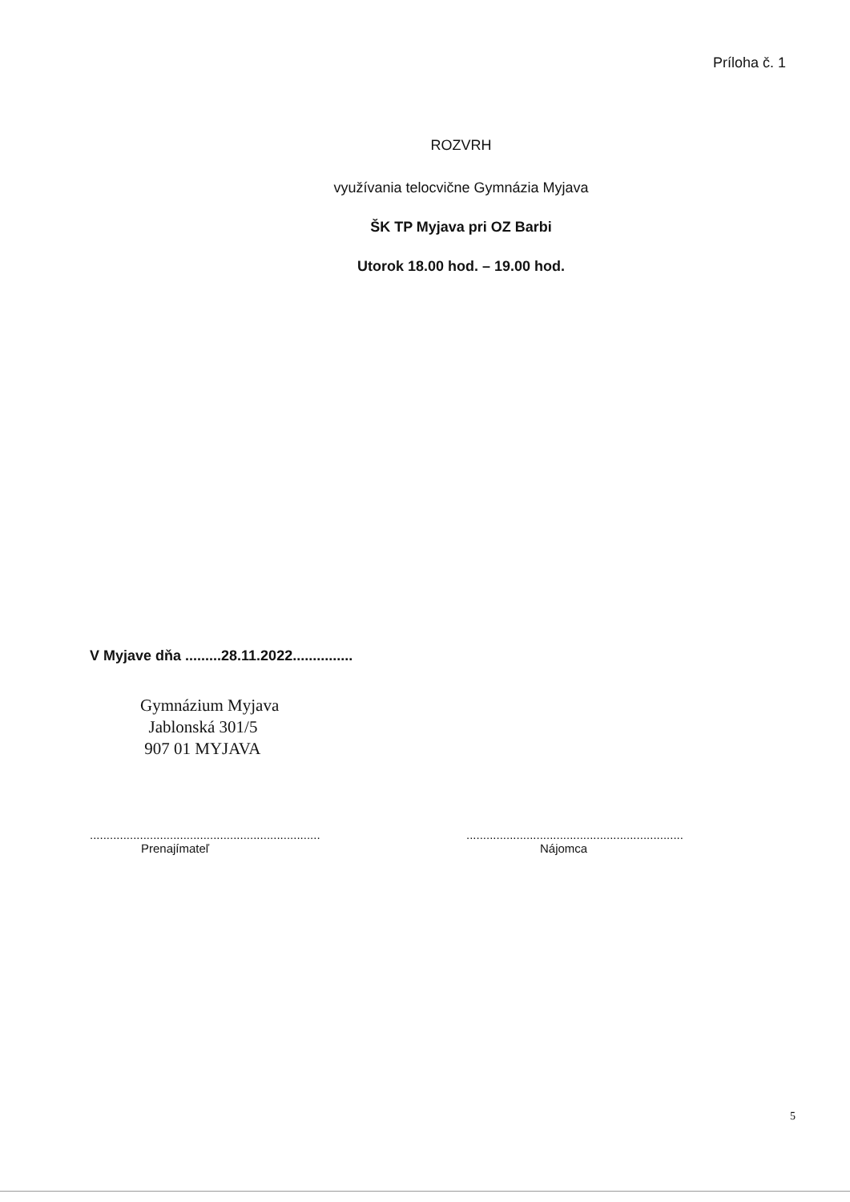Príloha č. 1
ROZVRH
využívania telocvične Gymnázia Myjava
ŠK TP Myjava pri OZ Barbi
Utorok 18.00 hod. – 19.00 hod.
V Myjave dňa .........28.11.2022...............
Gymnázium Myjava
Jablonská 301/5
907 01 MYJAVA
.....................................................................
Prenajímateľ
.................................................................
Nájomca
5